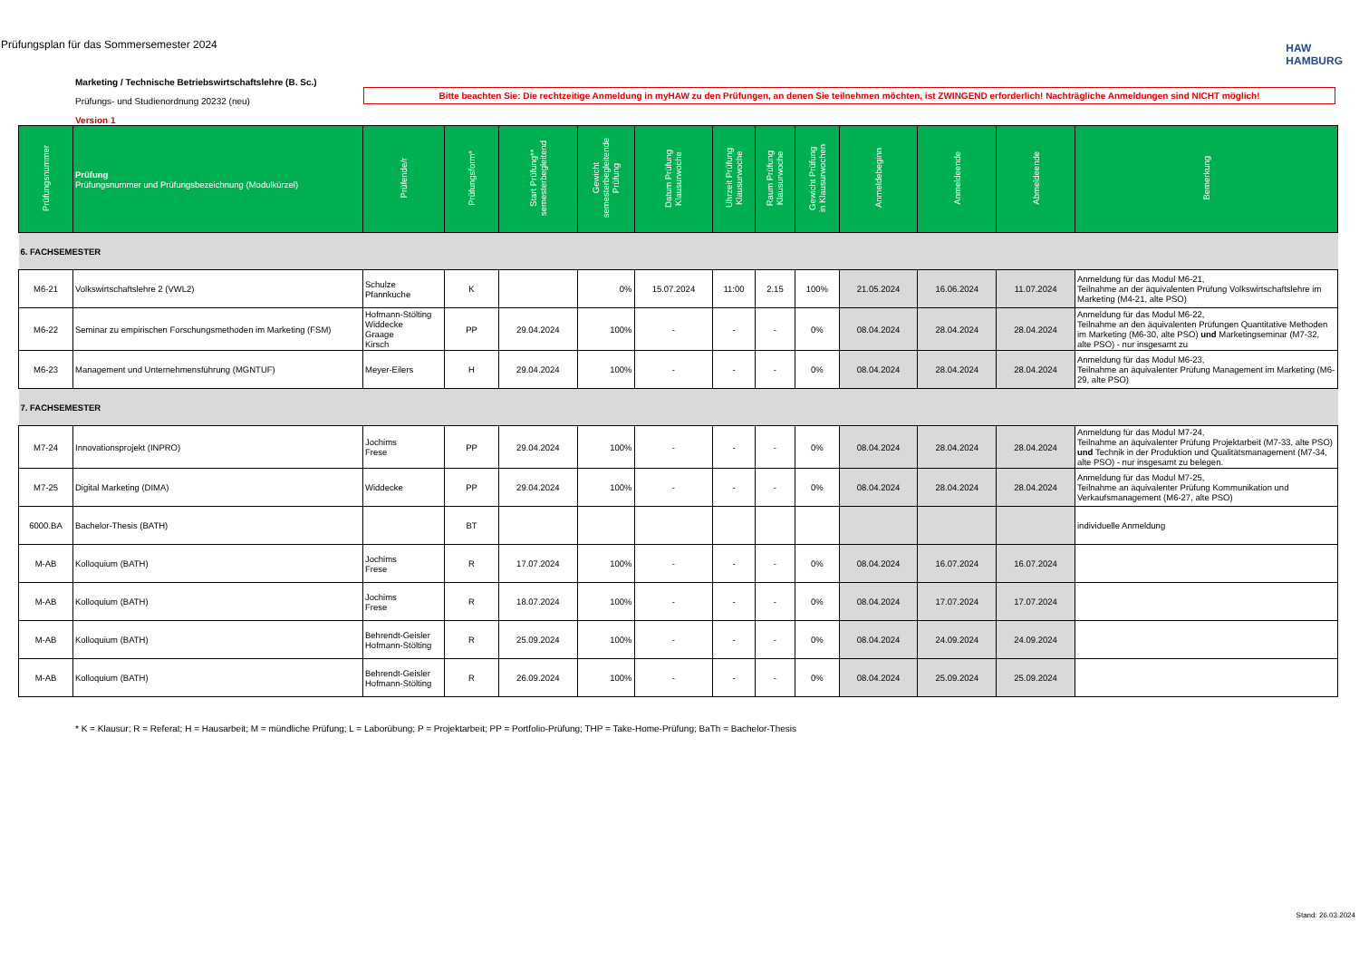Prüfungsplan für das Sommersemester 2024
HAW
HAMBURG
Marketing / Technische Betriebswirtschaftslehre (B. Sc.)
Prüfungs- und Studienordnung 20232 (neu)
Version 1
Bitte beachten Sie: Die rechtzeitige Anmeldung in myHAW zu den Prüfungen, an denen Sie teilnehmen möchten, ist ZWINGEND erforderlich! Nachträgliche Anmeldungen sind NICHT möglich!
| Prüfungsnummer | Prüfung Prüfungsnummer und Prüfungsbezeichnung (Modulkürzel) | Prüfende/r | Prüfungsform* | Start Prüfung** semesterbegleitend | Gewicht semesterbegleitende Prüfung | Datum Prüfung Klausurwoche | Uhrzeit Prüfung Klausurwoche | Raum Prüfung Klausurwoche | Gewicht Prüfung in Klausurwochen | Anmeldebeginn | Anmeldeende | Abmeldeende | Bemerkung |
| --- | --- | --- | --- | --- | --- | --- | --- | --- | --- | --- | --- | --- | --- |
| 6. FACHSEMESTER | | | | | | | | | | | | | |
| M6-21 | Volkswirtschaftslehre 2 (VWL2) | Schulze Pfannkuche | K | | 0% | 15.07.2024 | 11:00 | 2.15 | 100% | 21.05.2024 | 16.06.2024 | 11.07.2024 | Anmeldung für das Modul M6-21, Teilnahme an der äquivalenten Prüfung Volkswirtschaftslehre im Marketing (M4-21, alte PSO) |
| M6-22 | Seminar zu empirischen Forschungsmethoden im Marketing (FSM) | Hofmann-Stölting Widdecke Graage Kirsch | PP | 29.04.2024 | 100% | - | - | - | 0% | 08.04.2024 | 28.04.2024 | 28.04.2024 | Anmeldung für das Modul M6-22, Teilnahme an den äquivalenten Prüfungen Quantitative Methoden im Marketing (M6-30, alte PSO) und Marketingseminar (M7-32, alte PSO) - nur insgesamt zu |
| M6-23 | Management und Unternehmensführung (MGNTUF) | Meyer-Eilers | H | 29.04.2024 | 100% | - | - | - | 0% | 08.04.2024 | 28.04.2024 | 28.04.2024 | Anmeldung für das Modul M6-23, Teilnahme an äquivalenter Prüfung Management im Marketing (M6-29, alte PSO) |
| 7. FACHSEMESTER | | | | | | | | | | | | | |
| M7-24 | Innovationsprojekt (INPRO) | Jochims Frese | PP | 29.04.2024 | 100% | - | - | - | 0% | 08.04.2024 | 28.04.2024 | 28.04.2024 | Anmeldung für das Modul M7-24, Teilnahme an äquivalenter Prüfung Projektarbeit (M7-33, alte PSO) und Technik in der Produktion und Qualitätsmanagement (M7-34, alte PSO) - nur insgesamt zu belegen. |
| M7-25 | Digital Marketing (DIMA) | Widdecke | PP | 29.04.2024 | 100% | - | - | - | 0% | 08.04.2024 | 28.04.2024 | 28.04.2024 | Anmeldung für das Modul M7-25, Teilnahme an äquivalenter Prüfung Kommunikation und Verkaufsmanagement (M6-27, alte PSO) |
| 6000.BA | Bachelor-Thesis (BATH) | | BT | | | | | | | | | | individuelle Anmeldung |
| M-AB | Kolloquium (BATH) | Jochims Frese | R | 17.07.2024 | 100% | - | - | - | 0% | 08.04.2024 | 16.07.2024 | 16.07.2024 | |
| M-AB | Kolloquium (BATH) | Jochims Frese | R | 18.07.2024 | 100% | - | - | - | 0% | 08.04.2024 | 17.07.2024 | 17.07.2024 | |
| M-AB | Kolloquium (BATH) | Behrendt-Geisler Hofmann-Stölting | R | 25.09.2024 | 100% | - | - | - | 0% | 08.04.2024 | 24.09.2024 | 24.09.2024 | |
| M-AB | Kolloquium (BATH) | Behrendt-Geisler Hofmann-Stölting | R | 26.09.2024 | 100% | - | - | - | 0% | 08.04.2024 | 25.09.2024 | 25.09.2024 | |
* K = Klausur; R = Referat; H = Hausarbeit; M = mündliche Prüfung; L = Laborübung; P = Projektarbeit; PP = Portfolio-Prüfung; THP = Take-Home-Prüfung; BaTh = Bachelor-Thesis
Stand: 26.03.2024